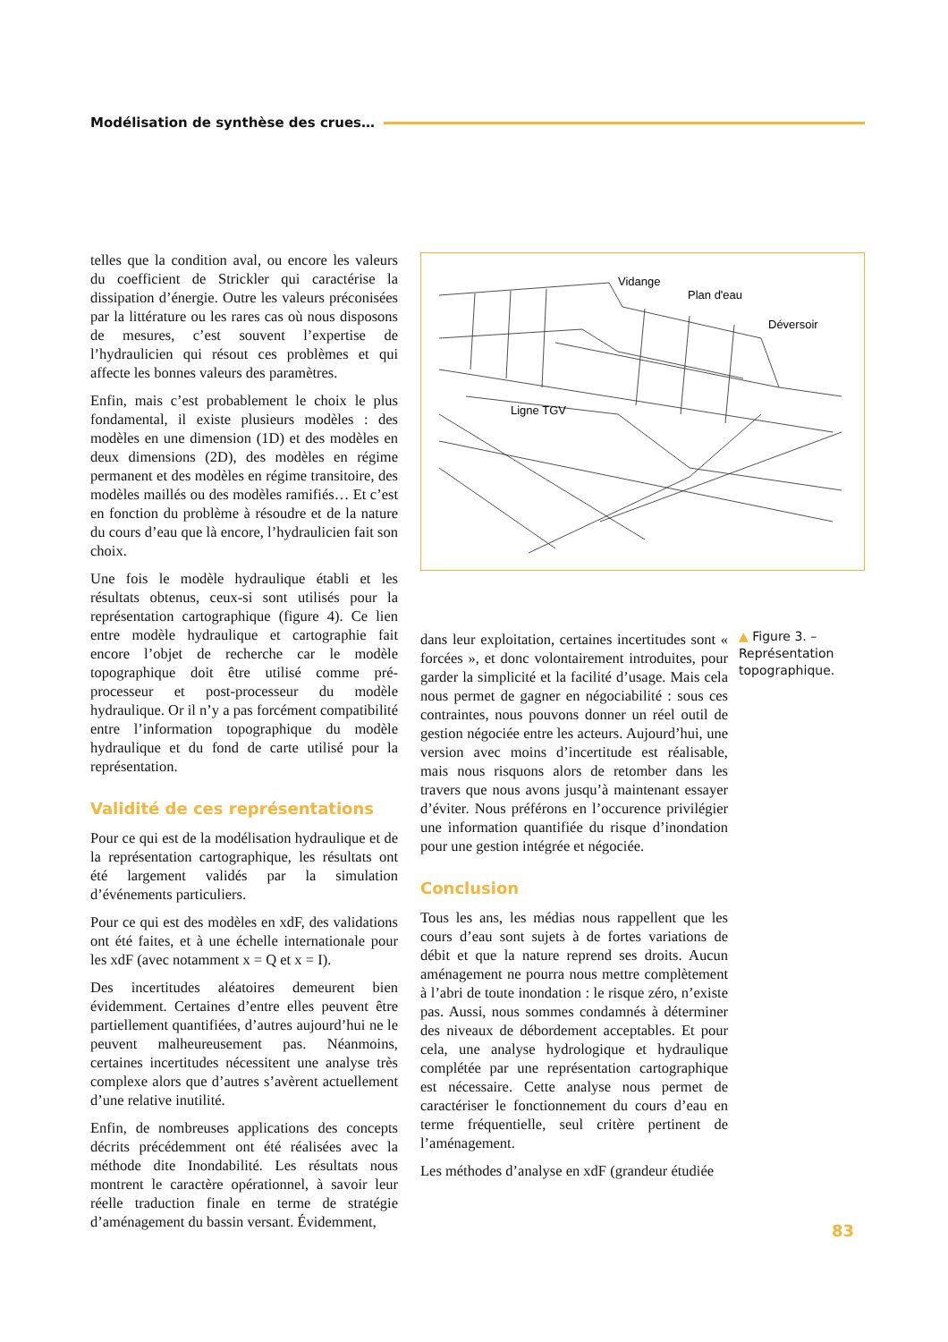Modélisation de synthèse des crues…
telles que la condition aval, ou encore les valeurs du coefficient de Strickler qui caractérise la dissipation d’énergie. Outre les valeurs préconisées par la littérature ou les rares cas où nous disposons de mesures, c’est souvent l’expertise de l’hydraulicien qui résout ces problèmes et qui affecte les bonnes valeurs des paramètres.
Enfin, mais c’est probablement le choix le plus fondamental, il existe plusieurs modèles : des modèles en une dimension (1D) et des modèles en deux dimensions (2D), des modèles en régime permanent et des modèles en régime transitoire, des modèles maillés ou des modèles ramifiés… Et c’est en fonction du problème à résoudre et de la nature du cours d’eau que là encore, l’hydraulicien fait son choix.
Une fois le modèle hydraulique établi et les résultats obtenus, ceux-si sont utilisés pour la représentation cartographique (figure 4). Ce lien entre modèle hydraulique et cartographie fait encore l’objet de recherche car le modèle topographique doit être utilisé comme pré-processeur et post-processeur du modèle hydraulique. Or il n’y a pas forcément compatibilité entre l’information topographique du modèle hydraulique et du fond de carte utilisé pour la représentation.
Validité de ces représentations
Pour ce qui est de la modélisation hydraulique et de la représentation cartographique, les résultats ont été largement validés par la simulation d’événements particuliers.
Pour ce qui est des modèles en xdF, des validations ont été faites, et à une échelle internationale pour les xdF (avec notamment x = Q et x = I).
Des incertitudes aléatoires demeurent bien évidemment. Certaines d’entre elles peuvent être partiellement quantifiées, d’autres aujourd’hui ne le peuvent malheureusement pas. Néanmoins, certaines incertitudes nécessitent une analyse très complexe alors que d’autres s’avèrent actuellement d’une relative inutilité.
Enfin, de nombreuses applications des concepts décrits précédemment ont été réalisées avec la méthode dite Inondabilité. Les résultats nous montrent le caractère opérationnel, à savoir leur réelle traduction finale en terme de stratégie d’aménagement du bassin versant. Évidemment,
Vidange
Plan d'eau
Déversoir
Ligne TGV
▲ Figure 3. – Représentation topographique.
dans leur exploitation, certaines incertitudes sont « forcées », et donc volontairement introduites, pour garder la simplicité et la facilité d’usage. Mais cela nous permet de gagner en négociabilité : sous ces contraintes, nous pouvons donner un réel outil de gestion négociée entre les acteurs. Aujourd’hui, une version avec moins d’incertitude est réalisable, mais nous risquons alors de retomber dans les travers que nous avons jusqu’à maintenant essayer d’éviter. Nous préférons en l’occurence privilégier une information quantifiée du risque d’inondation pour une gestion intégrée et négociée.
Conclusion
Tous les ans, les médias nous rappellent que les cours d’eau sont sujets à de fortes variations de débit et que la nature reprend ses droits. Aucun aménagement ne pourra nous mettre complètement à l’abri de toute inondation : le risque zéro, n’existe pas. Aussi, nous sommes condamnés à déterminer des niveaux de débordement acceptables. Et pour cela, une analyse hydrologique et hydraulique complétée par une représentation cartographique est nécessaire. Cette analyse nous permet de caractériser le fonctionnement du cours d’eau en terme fréquentielle, seul critère pertinent de l’aménagement.
Les méthodes d’analyse en xdF (grandeur étudiée
83